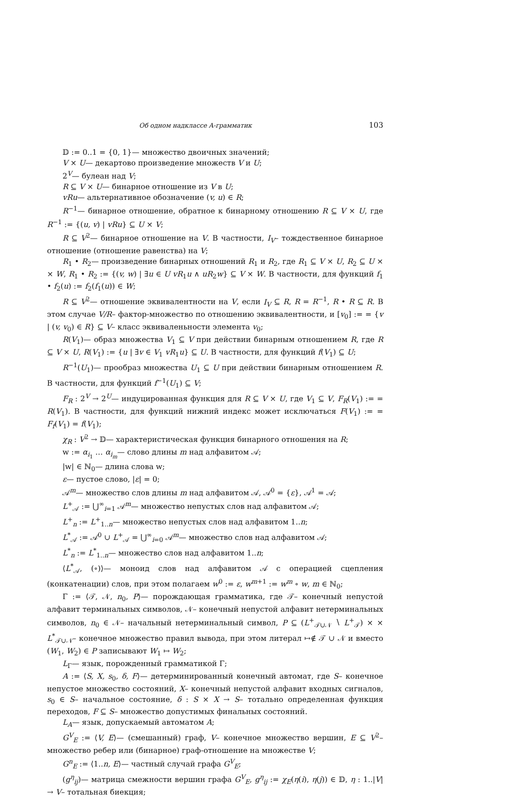Об одном надклассе A-грамматик 103
𝔻 := 0..1 = {0, 1}— множество двоичных значений;
V × U— декартово произведение множеств V и U;
2<sup>V</sup>— булеан над V;
R ⊆ V × U— бинарное отношение из V в U;
vRu— альтернативное обозначение (v, u) ∈ R;
R<sup>−1</sup>— бинарное отношение, обратное к бинарному отношению R ⊆ V × U, где R<sup>−1</sup> := {(u, v) | vRu} ⊆ U × V;
R ⊆ V<sup>2</sup>— бинарное отношение на V. В частности, I<sub>V</sub>– тождественное бинарное отношение (отношение равенства) на V;
R<sub>1</sub> • R<sub>2</sub>— произведение бинарных отношений R<sub>1</sub> и R<sub>2</sub>, где R<sub>1</sub> ⊆ V × U, R<sub>2</sub> ⊆ U × × W, R<sub>1</sub> • R<sub>2</sub> := {(v, w) | ∃u ∈ U vR<sub>1</sub>u ∧ uR<sub>2</sub>w} ⊆ V × W. В частности, для функций f<sub>1</sub> • f<sub>2</sub>(u) := f<sub>2</sub>(f<sub>1</sub>(u)) ∈ W;
R ⊆ V<sup>2</sup>— отношение эквивалентности на V, если I<sub>V</sub> ⊆ R, R = R<sup>−1</sup>, R • R ⊆ R. В этом случае V/R– фактор-множество по отношению эквивалентности, и [v<sub>0</sub>] := = {v | (v, v<sub>0</sub>) ∈ R} ⊆ V– класс эквиваленьности элемента v<sub>0</sub>;
R(V<sub>1</sub>)— образ множества V<sub>1</sub> ⊆ V при действии бинарным отношением R, где R ⊆ V × U, R(V<sub>1</sub>) := {u | ∃v ∈ V<sub>1</sub> vR<sub>1</sub>u} ⊆ U. В частности, для функций f(V<sub>1</sub>) ⊆ U;
R<sup>−1</sup>(U<sub>1</sub>)— прообраз множества U<sub>1</sub> ⊆ U при действии бинарным отношением R. В частности, для функций f<sup>−1</sup>(U<sub>1</sub>) ⊆ V;
F<sub>R</sub> : 2<sup>V</sup> → 2<sup>U</sup>— индуцированная функция для R ⊆ V × U, где V<sub>1</sub> ⊆ V, F<sub>R</sub>(V<sub>1</sub>) := = R(V<sub>1</sub>). В частности, для функций нижний индекс может исключаться F(V<sub>1</sub>) := = F<sub>f</sub>(V<sub>1</sub>) = f(V<sub>1</sub>);
χ<sub>R</sub> : V<sup>2</sup> → 𝔻— характеристическая функция бинарного отношения на R;
w := α<sub>i<sub>1</sub></sub> … α<sub>i<sub>m</sub></sub>— слово длины m над алфавитом 𝒜;
|w| ∈ ℕ<sub>0</sub>— длина слова w;
ε— пустое слово, |ε| = 0;
𝒜<sup>m</sup>— множество слов длины m над алфавитом 𝒜, 𝒜<sup>0</sup> = {ε}, 𝒜<sup>1</sup> = 𝒜;
L<sup>+</sup><sub>𝒜</sub> := ⋃<sup>∞</sup><sub>i=1</sub> 𝒜<sup>m</sup>— множество непустых слов над алфавитом 𝒜;
L<sup>+</sup><sub>n</sub> := L<sup>+</sup><sub>1..n</sub>— множество непустых слов над алфавитом 1..n;
L<sup>*</sup><sub>𝒜</sub> := 𝒜<sup>0</sup> ∪ L<sup>+</sup><sub>𝒜</sub> = ⋃<sup>∞</sup><sub>i=0</sub> 𝒜<sup>m</sup>— множество слов над алфавитом 𝒜;
L<sup>*</sup><sub>n</sub> := L<sup>*</sup><sub>1..n</sub>— множество слов над алфавитом 1..n;
⟨L<sup>*</sup><sub>𝒜</sub>, (∘)⟩— моноид слов над алфавитом 𝒜 с операцией сцепления (конкатенации) слов, при этом полагаем w<sup>0</sup> := ε, w<sup>m+1</sup> := w<sup>m</sup> ∘ w, m ∈ ℕ<sub>0</sub>;
Γ := ⟨𝒯, 𝒩, n<sub>0</sub>, P⟩— порождающая грамматика, где 𝒯– конечный непустой алфавит терминальных символов, 𝒩– конечный непустой алфавит нетерминальных символов, n<sub>0</sub> ∈ 𝒩– начальный нетерминальный символ, P ⊆ (L<sup>+</sup><sub>𝒯∪𝒩</sub> ∖ L<sup>+</sup><sub>𝒯</sub>) × × L<sup>*</sup><sub>𝒯∪𝒩</sub>– конечное множество правил вывода, при этом литерал ↦∉ 𝒯 ∪ 𝒩 и вместо (W<sub>1</sub>, W<sub>2</sub>) ∈ P записывают W<sub>1</sub> ↦ W<sub>2</sub>;
L<sub>Γ</sub>— язык, порожденный грамматикой Γ;
A := ⟨S, X, s<sub>0</sub>, δ, F⟩— детерминированный конечный автомат, где S– конечное непустое множество состояний, X– конечный непустой алфавит входных сигналов, s<sub>0</sub> ∈ S– начальное состояние, δ : S × X → S– тотально определенная функция переходов, F ⊆ S– множество допустимых финальных состояний.
L<sub>A</sub>— язык, допускаемый автоматом A;
G<sup>V</sup><sub>E</sub> := ⟨V, E⟩— (смешанный) граф, V– конечное множество вершин, E ⊆ V<sup>2</sup>– множество ребер или (бинарное) граф-отношение на множестве V;
G<sup>n</sup><sub>E</sub> := ⟨1..n, E⟩— частный случай графа G<sup>V</sup><sub>E</sub>;
(g<sup>η</sup><sub>ij</sub>)— матрица смежности вершин графа G<sup>V</sup><sub>E</sub>, g<sup>η</sup><sub>ij</sub> := χ<sub>E</sub>(η(i), η(j)) ∈ 𝔻, η : 1..|V| → V– тотальная биекция;